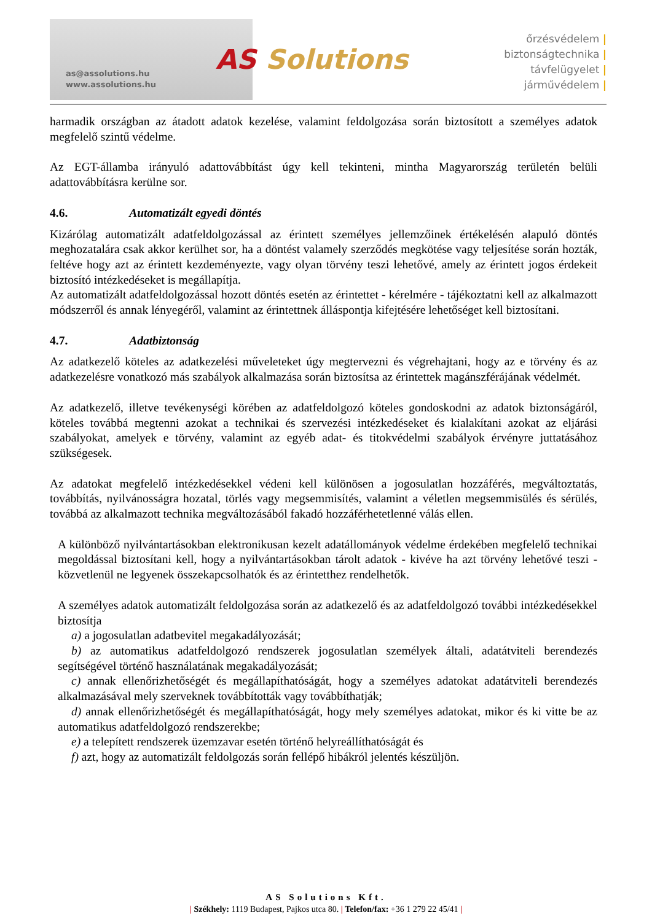as@assolutions.hu
www.assolutions.hu
AS Solutions
őrzésvédelem |
biztonságtechnika |
távfelügyelet |
járművédelem |
harmadik országban az átadott adatok kezelése, valamint feldolgozása során biztosított a személyes adatok megfelelő szintű védelme.
Az EGT-államba irányuló adattovábbítást úgy kell tekinteni, mintha Magyarország területén belüli adattovábbításra kerülne sor.
4.6. Automatizált egyedi döntés
Kizárólag automatizált adatfeldolgozással az érintett személyes jellemzőinek értékelésén alapuló döntés meghozatalára csak akkor kerülhet sor, ha a döntést valamely szerződés megkötése vagy teljesítése során hozták, feltéve hogy azt az érintett kezdeményezte, vagy olyan törvény teszi lehetővé, amely az érintett jogos érdekeit biztosító intézkedéseket is megállapítja.
Az automatizált adatfeldolgozással hozott döntés esetén az érintettet - kérelmére - tájékoztatni kell az alkalmazott módszerről és annak lényegéről, valamint az érintettnek álláspontja kifejtésére lehetőséget kell biztosítani.
4.7. Adatbiztonság
Az adatkezelő köteles az adatkezelési műveleteket úgy megtervezni és végrehajtani, hogy az e törvény és az adatkezelésre vonatkozó más szabályok alkalmazása során biztosítsa az érintettek magánszférájának védelmét.
Az adatkezelő, illetve tevékenységi körében az adatfeldolgozó köteles gondoskodni az adatok biztonságáról, köteles továbbá megtenni azokat a technikai és szervezési intézkedéseket és kialakítani azokat az eljárási szabályokat, amelyek e törvény, valamint az egyéb adat- és titokvédelmi szabályok érvényre juttatásához szükségesek.
Az adatokat megfelelő intézkedésekkel védeni kell különösen a jogosulatlan hozzáférés, megváltoztatás, továbbítás, nyilvánosságra hozatal, törlés vagy megsemmisítés, valamint a véletlen megsemmisülés és sérülés, továbbá az alkalmazott technika megváltozásából fakadó hozzáférhetetlenné válás ellen.
A különböző nyilvántartásokban elektronikusan kezelt adatállományok védelme érdekében megfelelő technikai megoldással biztosítani kell, hogy a nyilvántartásokban tárolt adatok - kivéve ha azt törvény lehetővé teszi - közvetlenül ne legyenek összekapcsolhatók és az érintetthez rendelhetők.
A személyes adatok automatizált feldolgozása során az adatkezelő és az adatfeldolgozó további intézkedésekkel biztosítja
a) a jogosulatlan adatbevitel megakadályozását;
b) az automatikus adatfeldolgozó rendszerek jogosulatlan személyek általi, adatátviteli berendezés segítségével történő használatának megakadályozását;
c) annak ellenőrizhetőségét és megállapíthatóságát, hogy a személyes adatokat adatátviteli berendezés alkalmazásával mely szerveknek továbbították vagy továbbíthatják;
d) annak ellenőrizhetőségét és megállapíthatóságát, hogy mely személyes adatokat, mikor és ki vitte be az automatikus adatfeldolgozó rendszerekbe;
e) a telepített rendszerek üzemzavar esetén történő helyreállíthatóságát és
f) azt, hogy az automatizált feldolgozás során fellépő hibákról jelentés készüljön.
AS Solutions Kft.
| Székhely: 1119 Budapest, Pajkos utca 80. | Telefon/fax: +36 1 279 22 45/41 |